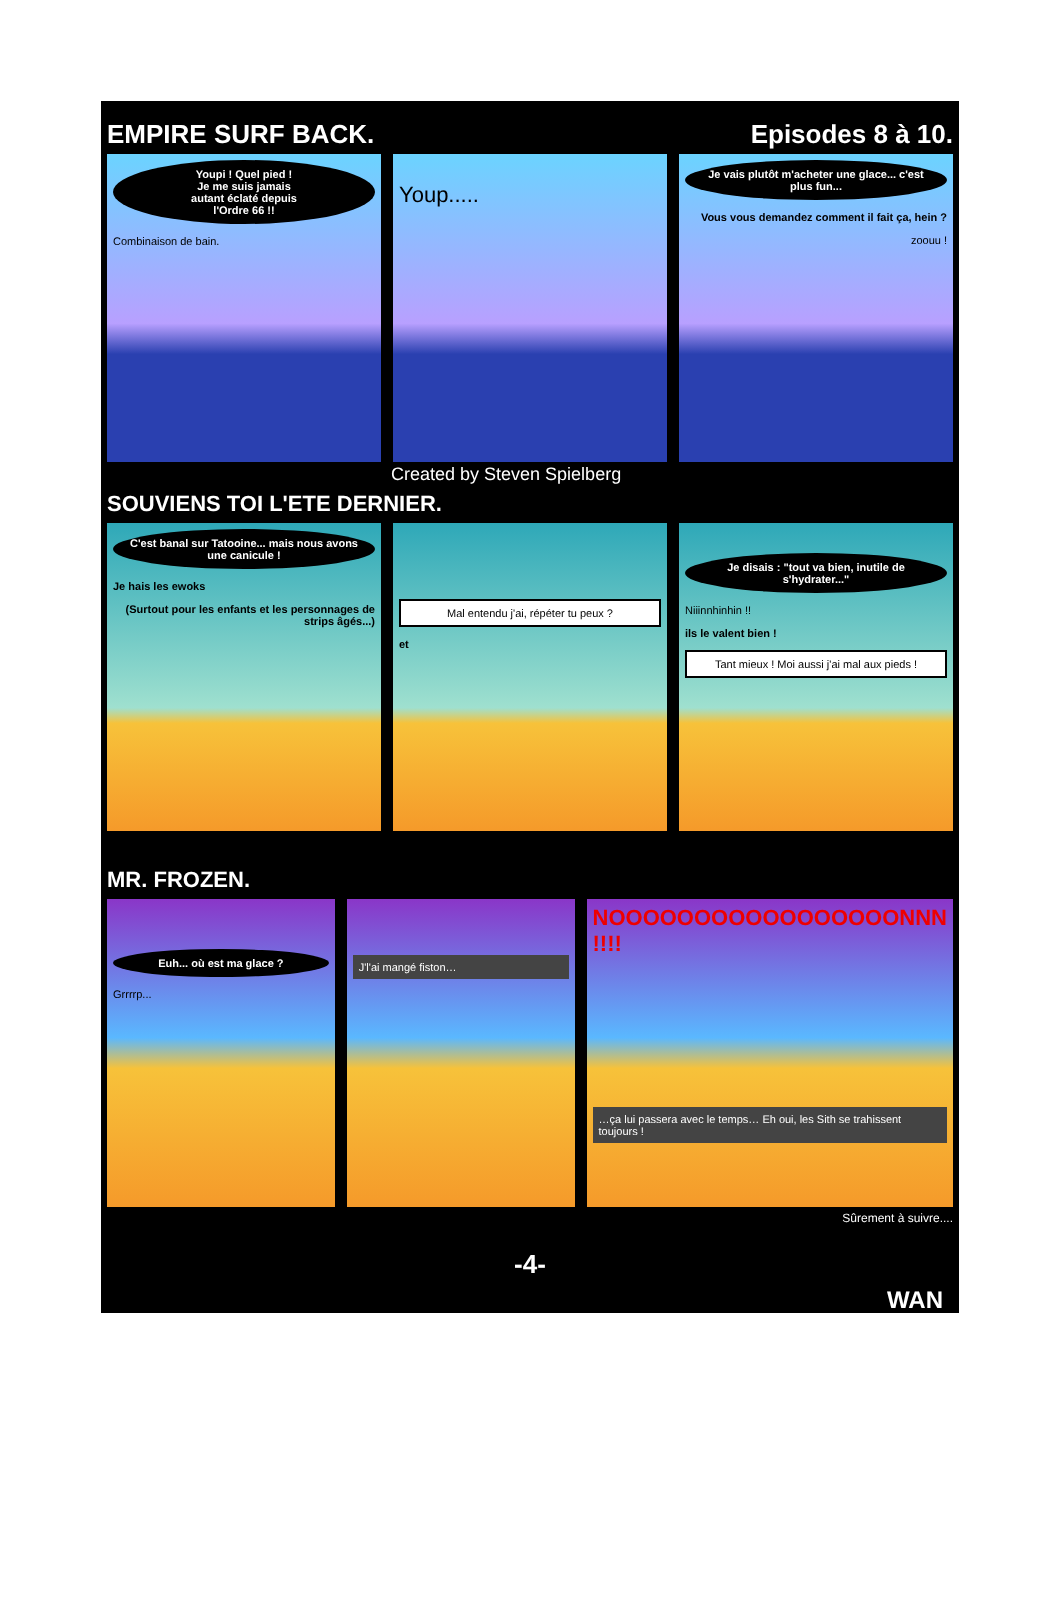EMPIRE SURF BACK. Episodes 8 à 10.
Youpi ! Quel pied !
Je me suis jamais
autant éclaté depuis
l'Ordre 66 !!
Combinaison de bain.
Youp.....
Je vais plutôt m'acheter une glace... c'est plus fun...
Vous vous demandez comment il fait ça, hein ?
zoouu !
Created by Steven Spielberg
SOUVIENS TOI L'ETE DERNIER.
C'est banal sur Tatooine... mais nous avons une canicule !
Je hais les ewoks
(Surtout pour les enfants et les personnages de strips âgés...)
Mal entendu j'ai, répéter tu peux ?
et
Je disais : "tout va bien, inutile de s'hydrater..."
Niiinnhinhin !!
ils le valent bien !
Tant mieux ! Moi aussi j'ai mal aux pieds !
MR. FROZEN.
Euh... où est ma glace ?
Grrrrp...
J'l'ai mangé fiston…
NOOOOOOOOOOOOOOOOONNN !!!!
…ça lui passera avec le temps… Eh oui, les Sith se trahissent toujours !
Sûrement à suivre....
-4-
WAN